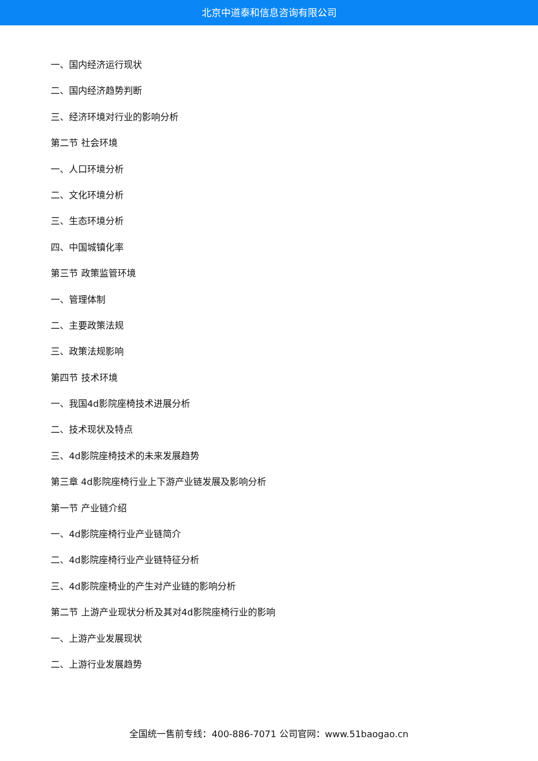北京中道泰和信息咨询有限公司
一、国内经济运行现状
二、国内经济趋势判断
三、经济环境对行业的影响分析
第二节 社会环境
一、人口环境分析
二、文化环境分析
三、生态环境分析
四、中国城镇化率
第三节 政策监管环境
一、管理体制
二、主要政策法规
三、政策法规影响
第四节 技术环境
一、我国4d影院座椅技术进展分析
二、技术现状及特点
三、4d影院座椅技术的未来发展趋势
第三章 4d影院座椅行业上下游产业链发展及影响分析
第一节 产业链介绍
一、4d影院座椅行业产业链简介
二、4d影院座椅行业产业链特征分析
三、4d影院座椅业的产生对产业链的影响分析
第二节 上游产业现状分析及其对4d影院座椅行业的影响
一、上游产业发展现状
二、上游行业发展趋势
全国统一售前专线：400-886-7071 公司官网：www.51baogao.cn